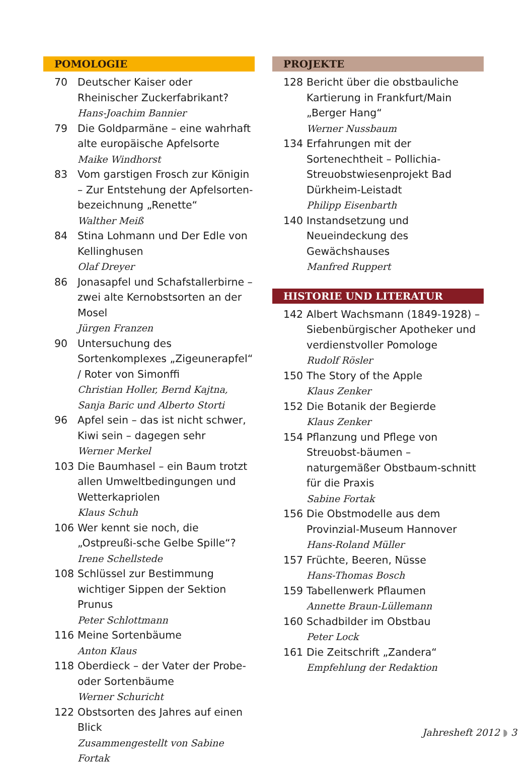POMOLOGIE
70 Deutscher Kaiser oder Rheinischer Zuckerfabrikant?
Hans-Joachim Bannier
79 Die Goldparmäne – eine wahrhaft alte europäische Apfelsorte
Maike Windhorst
83 Vom garstigen Frosch zur Königin – Zur Entstehung der Apfelsorten-bezeichnung „Renette“Walther Meiß
84 Stina Lohmann und Der Edle von Kellinghusen
Olaf Dreyer
86 Jonasapfel und Schafstallerbirne – zwei alte Kernobstsorten an der Mosel
Jürgen Franzen
90 Untersuchung des Sortenkomplexes „Zigeunerapfel“ / Roter von Simonffi
Christian Holler, Bernd Kajtna, Sanja Baric und Alberto Storti
96 Apfel sein – das ist nicht schwer, Kiwi sein – dagegen sehr
Werner Merkel
103 Die Baumhasel – ein Baum trotzt allen Umweltbedingungen und Wetterkapriolen
Klaus Schuh
106 Wer kennt sie noch, die „Ostpreußi-sche Gelbe Spille“?
Irene Schellstede
108 Schlüssel zur Bestimmung wichtiger Sippen der Sektion Prunus
Peter Schlottmann
116 Meine Sortenbäume
Anton Klaus
118 Oberdieck – der Vater der Probe- oder Sortenbäume
Werner Schuricht
122 Obstsorten des Jahres auf einen Blick
Zusammengestellt von Sabine Fortak
PROJEKTE
128 Bericht über die obstbauliche Kartierung in Frankfurt/Main „Berger Hang“Werner Nussbaum
134 Erfahrungen mit der Sortenechtheit – Pollichia-Streuobstwiesenprojekt Bad Dürkheim-Leistadt
Philipp Eisenbarth
140 Instandsetzung und Neueindeckung des Gewächshauses
Manfred Ruppert
HISTORIE UND LITERATUR
142 Albert Wachsmann (1849-1928) – Siebenbürgischer Apotheker und verdienstvoller Pomologe
Rudolf Rösler
150 The Story of the Apple
Klaus Zenker
152 Die Botanik der Begierde
Klaus Zenker
154 Pflanzung und Pflege von Streuobst-bäumen – naturgemäßer Obstbaum-schnitt für die Praxis
Sabine Fortak
156 Die Obstmodelle aus dem Provinzial-Museum Hannover
Hans-Roland Müller
157 Früchte, Beeren, Nüsse
Hans-Thomas Bosch
159 Tabellenwerk Pflaumen
Annette Braun-Lüllemann
160 Schadbilder im Obstbau
Peter Lock
161 Die Zeitschrift „Zandera“Empfehlung der Redaktion
Jahresheft 2012 ◗ 3